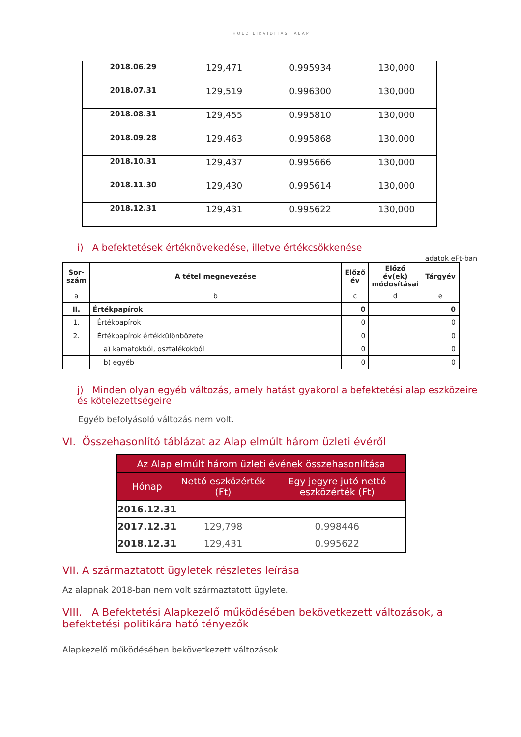HOLD LIKVIDITÁSI ALAP
| 2018.06.29 | 129,471 | 0.995934 | 130,000 |
| 2018.07.31 | 129,519 | 0.996300 | 130,000 |
| 2018.08.31 | 129,455 | 0.995810 | 130,000 |
| 2018.09.28 | 129,463 | 0.995868 | 130,000 |
| 2018.10.31 | 129,437 | 0.995666 | 130,000 |
| 2018.11.30 | 129,430 | 0.995614 | 130,000 |
| 2018.12.31 | 129,431 | 0.995622 | 130,000 |
i) A befektetések értéknövekedése, illetve értékcsökkenése
adatok eFt-ban
| Sor-szám | A tétel megnevezése | Előző év | Előző év(ek) módosításai | Tárgyév |
| --- | --- | --- | --- | --- |
| a | b | c | d | e |
| II. | Értékpapírok | 0 | | 0 |
| 1. | Értékpapírok | 0 | | 0 |
| 2. | Értékpapírok értékkülönbözete | 0 | | 0 |
| | a) kamatokból, osztalékokból | 0 | | 0 |
| | b) egyéb | 0 | | 0 |
j) Minden olyan egyéb változás, amely hatást gyakorol a befektetési alap eszközeire és kötelezettségeire
Egyéb befolyásoló változás nem volt.
VI. Összehasonlító táblázat az Alap elmúlt három üzleti évéről
| Az Alap elmúlt három üzleti évének összehasonlítása | | |
| --- | --- | --- |
| Hónap | Nettó eszközérték (Ft) | Egy jegyre jutó nettó eszközérték (Ft) |
| 2016.12.31 | - | - |
| 2017.12.31 | 129,798 | 0.998446 |
| 2018.12.31 | 129,431 | 0.995622 |
VII. A származtatott ügyletek részletes leírása
Az alapnak 2018-ban nem volt származtatott ügylete.
VIII. A Befektetési Alapkezelő működésében bekövetkezett változások, a befektetési politikára ható tényezők
Alapkezelő működésében bekövetkezett változások